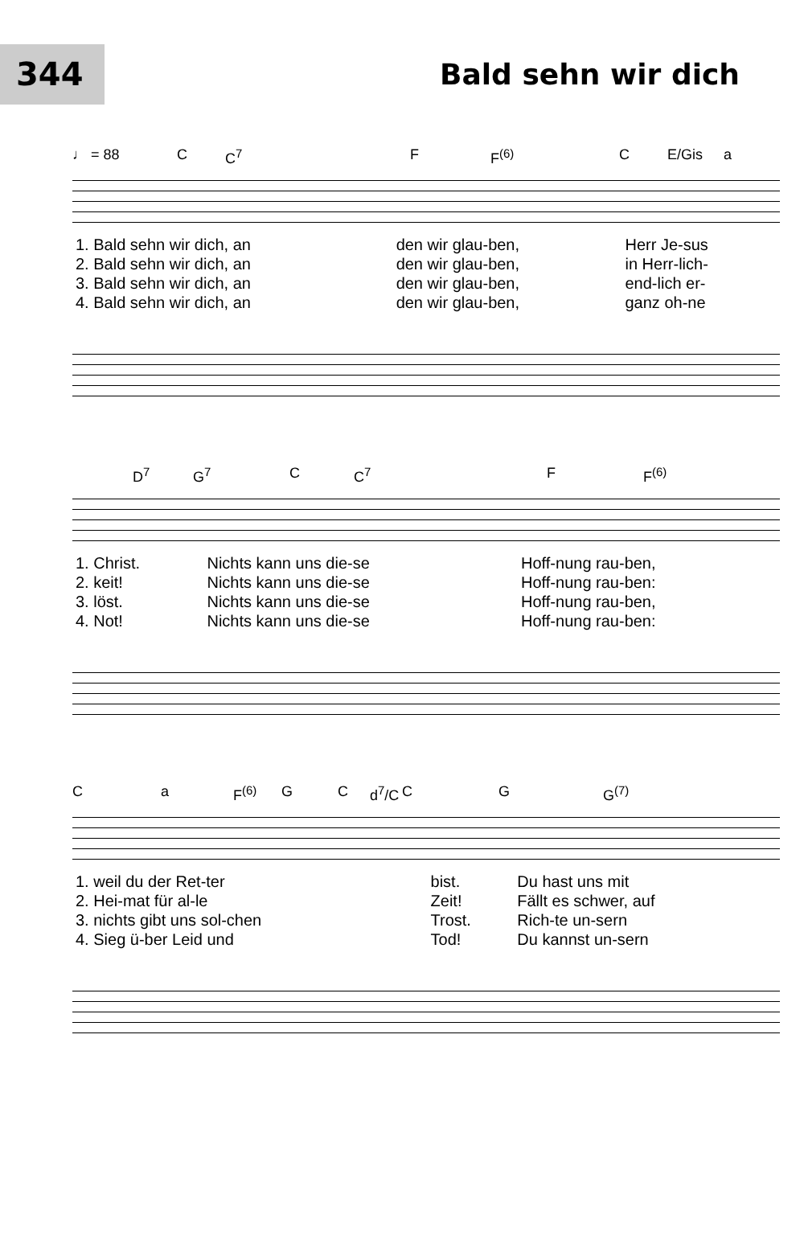344
Bald sehn wir dich
♩ = 88 C C<sup>7</sup> F F<sup>(6)</sup> C E/Gis a
| 1. Bald sehn wir dich, an | den wir glau-ben, | Herr Je-sus |
| 2. Bald sehn wir dich, an | den wir glau-ben, | in Herr-lich- |
| 3. Bald sehn wir dich, an | den wir glau-ben, | end-lich er- |
| 4. Bald sehn wir dich, an | den wir glau-ben, | ganz oh-ne |
D<sup>7</sup> G<sup>7</sup> C C<sup>7</sup> F F<sup>(6)</sup>
| 1. Christ. | Nichts kann uns die-se | Hoff-nung rau-ben, |
| 2. keit! | Nichts kann uns die-se | Hoff-nung rau-ben: |
| 3. löst. | Nichts kann uns die-se | Hoff-nung rau-ben, |
| 4. Not! | Nichts kann uns die-se | Hoff-nung rau-ben: |
Ca F<sup>(6)</sup> G C d<sup>7</sup>/C C G G<sup>(7)</sup>
| 1. weil du der Ret-ter | bist. | Du hast uns mit |
| 2. Hei-mat für al-le | Zeit! | Fällt es schwer, auf |
| 3. nichts gibt uns sol-chen | Trost. | Rich-te un-sern |
| 4. Sieg ü-ber Leid und | Tod! | Du kannst un-sern |